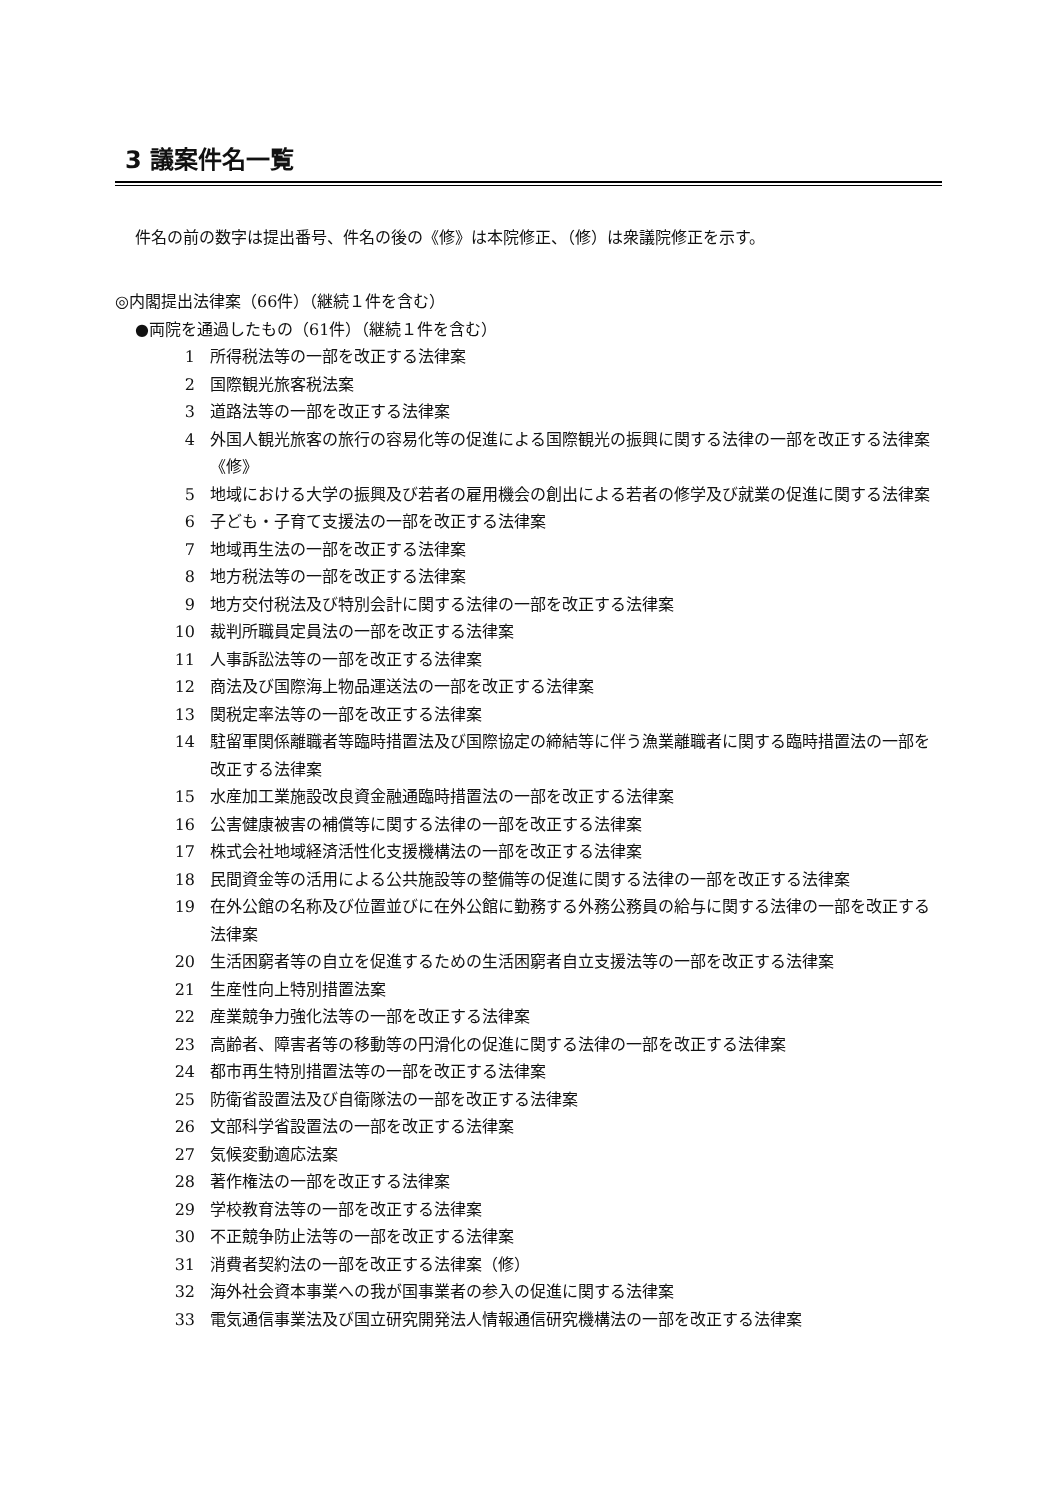3 議案件名一覧
件名の前の数字は提出番号、件名の後の《修》は本院修正、（修）は衆議院修正を示す。
◎内閣提出法律案（66件）（継続１件を含む）
●両院を通過したもの（61件）（継続１件を含む）
1 所得税法等の一部を改正する法律案
2 国際観光旅客税法案
3 道路法等の一部を改正する法律案
4 外国人観光旅客の旅行の容易化等の促進による国際観光の振興に関する法律の一部を改正する法律案《修》
5 地域における大学の振興及び若者の雇用機会の創出による若者の修学及び就業の促進に関する法律案
6 子ども・子育て支援法の一部を改正する法律案
7 地域再生法の一部を改正する法律案
8 地方税法等の一部を改正する法律案
9 地方交付税法及び特別会計に関する法律の一部を改正する法律案
10 裁判所職員定員法の一部を改正する法律案
11 人事訴訟法等の一部を改正する法律案
12 商法及び国際海上物品運送法の一部を改正する法律案
13 関税定率法等の一部を改正する法律案
14 駐留軍関係離職者等臨時措置法及び国際協定の締結等に伴う漁業離職者に関する臨時措置法の一部を改正する法律案
15 水産加工業施設改良資金融通臨時措置法の一部を改正する法律案
16 公害健康被害の補償等に関する法律の一部を改正する法律案
17 株式会社地域経済活性化支援機構法の一部を改正する法律案
18 民間資金等の活用による公共施設等の整備等の促進に関する法律の一部を改正する法律案
19 在外公館の名称及び位置並びに在外公館に勤務する外務公務員の給与に関する法律の一部を改正する法律案
20 生活困窮者等の自立を促進するための生活困窮者自立支援法等の一部を改正する法律案
21 生産性向上特別措置法案
22 産業競争力強化法等の一部を改正する法律案
23 高齢者、障害者等の移動等の円滑化の促進に関する法律の一部を改正する法律案
24 都市再生特別措置法等の一部を改正する法律案
25 防衛省設置法及び自衛隊法の一部を改正する法律案
26 文部科学省設置法の一部を改正する法律案
27 気候変動適応法案
28 著作権法の一部を改正する法律案
29 学校教育法等の一部を改正する法律案
30 不正競争防止法等の一部を改正する法律案
31 消費者契約法の一部を改正する法律案（修）
32 海外社会資本事業への我が国事業者の参入の促進に関する法律案
33 電気通信事業法及び国立研究開発法人情報通信研究機構法の一部を改正する法律案